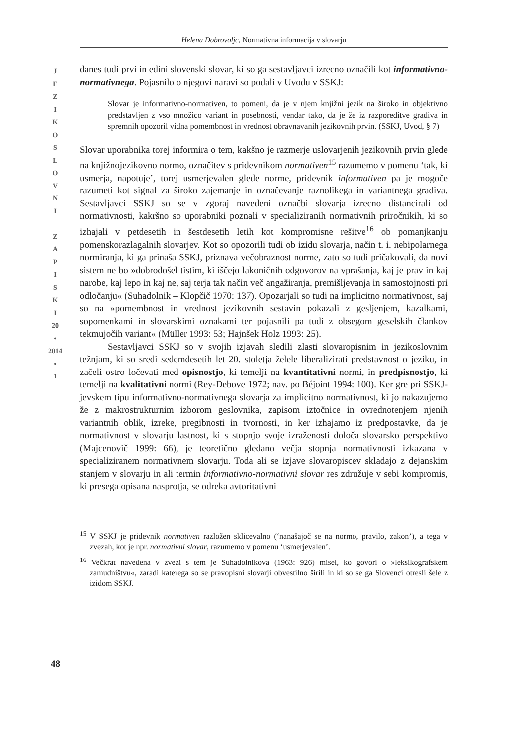Helena Dobrovoljc, Normativna informacija v slovarju
J
E
Z
I
K
O
S
L
O
V
N
I
Z
A
P
I
S
K
I
20
•
2014
•
1
danes tudi prvi in edini slovenski slovar, ki so ga sestavljavci izrecno označili kot informativno-normativnega. Pojasnilo o njegovi naravi so podali v Uvodu v SSKJ:
Slovar je informativno-normativen, to pomeni, da je v njem knjižni jezik na široko in objektivno predstavljen z vso množico variant in posebnosti, vendar tako, da je že iz razporeditve gradiva in spremnih opozoril vidna pomembnost in vrednost obravnavanih jezikovnih prvin. (SSKJ, Uvod, § 7)
Slovar uporabnika torej informira o tem, kakšno je razmerje uslovarjenih jezikovnih prvin glede na knjižnojezikovno normo, označitev s pridevnikom normativen<sup>15</sup> razumemo v pomenu ‘tak, ki usmerja, napotuje’, torej usmerjevalen glede norme, pridevnik informativen pa je mogoče razumeti kot signal za široko zajemanje in označevanje raznolikega in variantnega gradiva. Sestavljavci SSKJ so se v zgoraj navedeni označbi slovarja izrecno distancirali od normativnosti, kakršno so uporabniki poznali v specializiranih normativnih priročnikih, ki so izhajali v petdesetih in šestdesetih letih kot kompromisne rešitve<sup>16</sup> ob pomanjkanju pomenskorazlagalnih slovarjev. Kot so opozorili tudi ob izidu slovarja, način t. i. nebipolarnega normiranja, ki ga prinaša SSKJ, priznava večobraznost norme, zato so tudi pričakovali, da novi sistem ne bo »dobrodošel tistim, ki iščejo lakoničnih odgovorov na vprašanja, kaj je prav in kaj narobe, kaj lepo in kaj ne, saj terja tak način več angažiranja, premišljevanja in samostojnosti pri odločanju« (Suhadolnik – Klopčič 1970: 137). Opozarjali so tudi na implicitno normativnost, saj so na »pomembnost in vrednost jezikovnih sestavin pokazali z gesljenjem, kazalkami, sopomenkami in slovarskimi oznakami ter pojasnili pa tudi z obsegom geselskih člankov tekmujočih variant« (Müller 1993: 53; Hajnšek Holz 1993: 25).
Sestavljavci SSKJ so v svojih izjavah sledili zlasti slovaropisnim in jezikoslovnim težnjam, ki so sredi sedemdesetih let 20. stoletja želele liberalizirati predstavnost o jeziku, in začeli ostro ločevati med opisnostjo, ki temelji na kvantitativni normi, in predpisnostjo, ki temelji na kvalitativni normi (Rey-Debove 1972; nav. po Béjoint 1994: 100). Ker gre pri SSKJ-jevskem tipu informativno-normativnega slovarja za implicitno normativnost, ki jo nakazujemo že z makrostrukturnim izborom geslovnika, zapisom iztočnice in ovrednotenjem njenih variantnih oblik, izreke, pregibnosti in tvornosti, in ker izhajamo iz predpostavke, da je normativnost v slovarju lastnost, ki s stopnjo svoje izraženosti določa slovarsko perspektivo (Majcenovič 1999: 66), je teoretično gledano večja stopnja normativnosti izkazana v specializiranem normativnem slovarju. Toda ali se izjave slovaropiscev skladajo z dejanskim stanjem v slovarju in ali termin informativno-normativni slovar res združuje v sebi kompromis, ki presega opisana nasprotja, se odreka avtoritativni
<sup>15</sup> V SSKJ je pridevnik normativen razložen sklicevalno (‘nanašajoč se na normo, pravilo, zakon’), a tega v zvezah, kot je npr. normativni slovar, razumemo v pomenu ‘usmerjevalen’.
<sup>16</sup> Večkrat navedena v zvezi s tem je Suhadolnikova (1963: 926) misel, ko govori o »leksikografskem zamudništvu«, zaradi katerega so se pravopisni slovarji obvestilno širili in ki so se ga Slovenci otresli šele z izidom SSKJ.
48